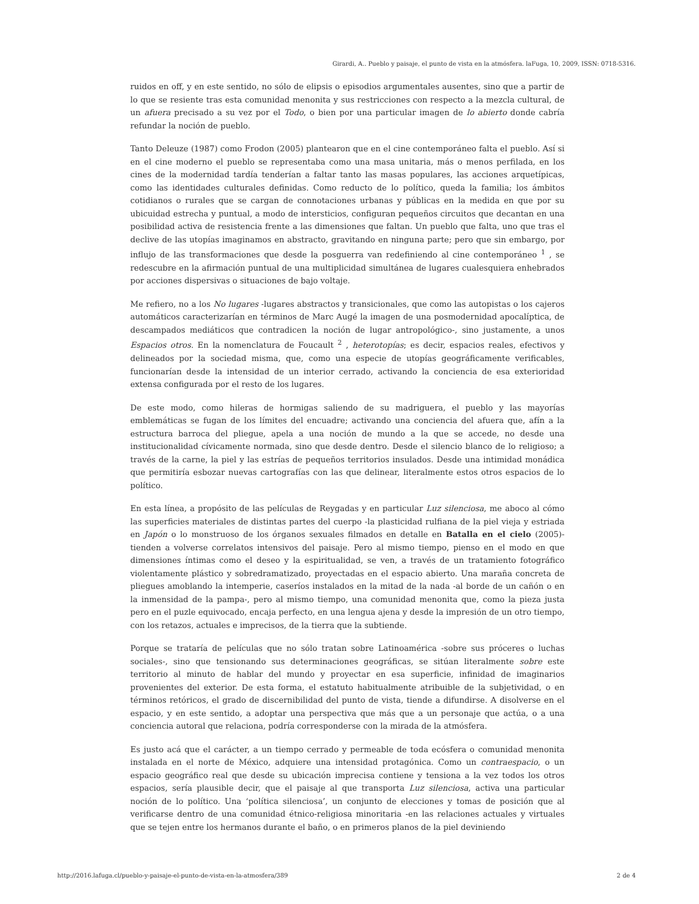Girardi, A.. Pueblo y paisaje, el punto de vista en la atmósfera. laFuga, 10, 2009, ISSN: 0718-5316.
ruidos en off, y en este sentido, no sólo de elipsis o episodios argumentales ausentes, sino que a partir de lo que se resiente tras esta comunidad menonita y sus restricciones con respecto a la mezcla cultural, de un afuera precisado a su vez por el Todo, o bien por una particular imagen de lo abierto donde cabría refundar la noción de pueblo.
Tanto Deleuze (1987) como Frodon (2005) plantearon que en el cine contemporáneo falta el pueblo. Así si en el cine moderno el pueblo se representaba como una masa unitaria, más o menos perfilada, en los cines de la modernidad tardía tenderían a faltar tanto las masas populares, las acciones arquetípicas, como las identidades culturales definidas. Como reducto de lo político, queda la familia; los ámbitos cotidianos o rurales que se cargan de connotaciones urbanas y públicas en la medida en que por su ubicuidad estrecha y puntual, a modo de intersticios, configuran pequeños circuitos que decantan en una posibilidad activa de resistencia frente a las dimensiones que faltan. Un pueblo que falta, uno que tras el declive de las utopías imaginamos en abstracto, gravitando en ninguna parte; pero que sin embargo, por influjo de las transformaciones que desde la posguerra van redefiniendo al cine contemporáneo <sup>1</sup> , se redescubre en la afirmación puntual de una multiplicidad simultánea de lugares cualesquiera enhebrados por acciones dispersivas o situaciones de bajo voltaje.
Me refiero, no a los No lugares -lugares abstractos y transicionales, que como las autopistas o los cajeros automáticos caracterizarían en términos de Marc Augé la imagen de una posmodernidad apocalíptica, de descampados mediáticos que contradicen la noción de lugar antropológico-, sino justamente, a unos Espacios otros. En la nomenclatura de Foucault <sup>2</sup> , heterotopías; es decir, espacios reales, efectivos y delineados por la sociedad misma, que, como una especie de utopías geográficamente verificables, funcionarían desde la intensidad de un interior cerrado, activando la conciencia de esa exterioridad extensa configurada por el resto de los lugares.
De este modo, como hileras de hormigas saliendo de su madriguera, el pueblo y las mayorías emblemáticas se fugan de los límites del encuadre; activando una conciencia del afuera que, afín a la estructura barroca del pliegue, apela a una noción de mundo a la que se accede, no desde una institucionalidad cívicamente normada, sino que desde dentro. Desde el silencio blanco de lo religioso; a través de la carne, la piel y las estrías de pequeños territorios insulados. Desde una intimidad monádica que permitiría esbozar nuevas cartografías con las que delinear, literalmente estos otros espacios de lo político.
En esta línea, a propósito de las películas de Reygadas y en particular Luz silenciosa, me aboco al cómo las superficies materiales de distintas partes del cuerpo -la plasticidad rulfiana de la piel vieja y estriada en Japón o lo monstruoso de los órganos sexuales filmados en detalle en Batalla en el cielo (2005)- tienden a volverse correlatos intensivos del paisaje. Pero al mismo tiempo, pienso en el modo en que dimensiones íntimas como el deseo y la espiritualidad, se ven, a través de un tratamiento fotográfico violentamente plástico y sobredramatizado, proyectadas en el espacio abierto. Una maraña concreta de pliegues amoblando la intemperie, caseríos instalados en la mitad de la nada -al borde de un cañón o en la inmensidad de la pampa-, pero al mismo tiempo, una comunidad menonita que, como la pieza justa pero en el puzle equivocado, encaja perfecto, en una lengua ajena y desde la impresión de un otro tiempo, con los retazos, actuales e imprecisos, de la tierra que la subtiende.
Porque se trataría de películas que no sólo tratan sobre Latinoamérica -sobre sus próceres o luchas sociales-, sino que tensionando sus determinaciones geográficas, se sitúan literalmente sobre este territorio al minuto de hablar del mundo y proyectar en esa superficie, infinidad de imaginarios provenientes del exterior. De esta forma, el estatuto habitualmente atribuible de la subjetividad, o en términos retóricos, el grado de discernibilidad del punto de vista, tiende a difundirse. A disolverse en el espacio, y en este sentido, a adoptar una perspectiva que más que a un personaje que actúa, o a una conciencia autoral que relaciona, podría corresponderse con la mirada de la atmósfera.
Es justo acá que el carácter, a un tiempo cerrado y permeable de toda ecósfera o comunidad menonita instalada en el norte de México, adquiere una intensidad protagónica. Como un contraespacio, o un espacio geográfico real que desde su ubicación imprecisa contiene y tensiona a la vez todos los otros espacios, sería plausible decir, que el paisaje al que transporta Luz silenciosa, activa una particular noción de lo político. Una ‘política silenciosa’, un conjunto de elecciones y tomas de posición que al verificarse dentro de una comunidad étnico-religiosa minoritaria -en las relaciones actuales y virtuales que se tejen entre los hermanos durante el baño, o en primeros planos de la piel deviniendo
http://2016.lafuga.cl/pueblo-y-paisaje-el-punto-de-vista-en-la-atmosfera/389 2 de 4